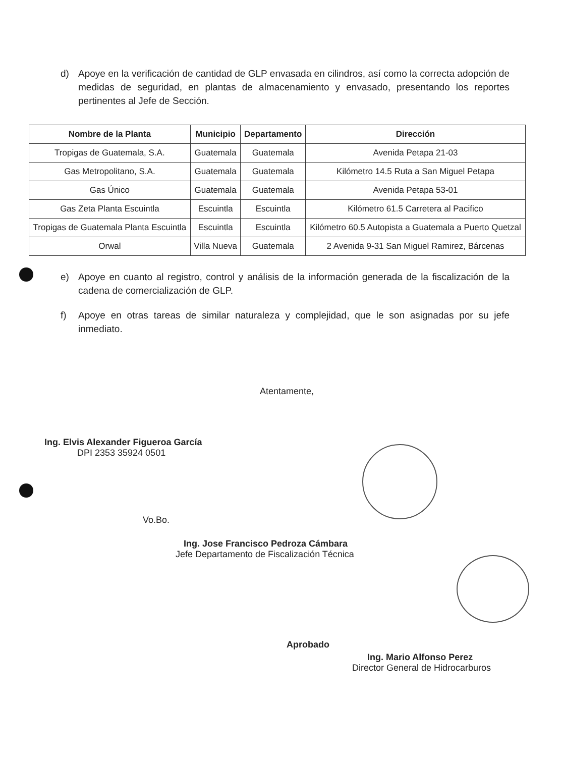d) Apoye en la verificación de cantidad de GLP envasada en cilindros, así como la correcta adopción de medidas de seguridad, en plantas de almacenamiento y envasado, presentando los reportes pertinentes al Jefe de Sección.
| Nombre de la Planta | Municipio | Departamento | Dirección |
| --- | --- | --- | --- |
| Tropigas de Guatemala, S.A. | Guatemala | Guatemala | Avenida Petapa 21-03 |
| Gas Metropolitano, S.A. | Guatemala | Guatemala | Kilómetro 14.5 Ruta a San Miguel Petapa |
| Gas Único | Guatemala | Guatemala | Avenida Petapa 53-01 |
| Gas Zeta Planta Escuintla | Escuintla | Escuintla | Kilómetro 61.5 Carretera al Pacifico |
| Tropigas de Guatemala Planta Escuintla | Escuintla | Escuintla | Kilómetro 60.5 Autopista a Guatemala a Puerto Quetzal |
| Orwal | Villa Nueva | Guatemala | 2 Avenida 9-31 San Miguel Ramirez, Bárcenas |
e) Apoye en cuanto al registro, control y análisis de la información generada de la fiscalización de la cadena de comercialización de GLP.
f) Apoye en otras tareas de similar naturaleza y complejidad, que le son asignadas por su jefe inmediato.
Atentamente,
Ing. Elvis Alexander Figueroa García
DPI 2353 35924 0501
Vo.Bo.
Ing. Jose Francisco Pedroza Cámbara
Jefe Departamento de Fiscalización Técnica
Aprobado
Ing. Mario Alfonso Perez
Director General de Hidrocarburos